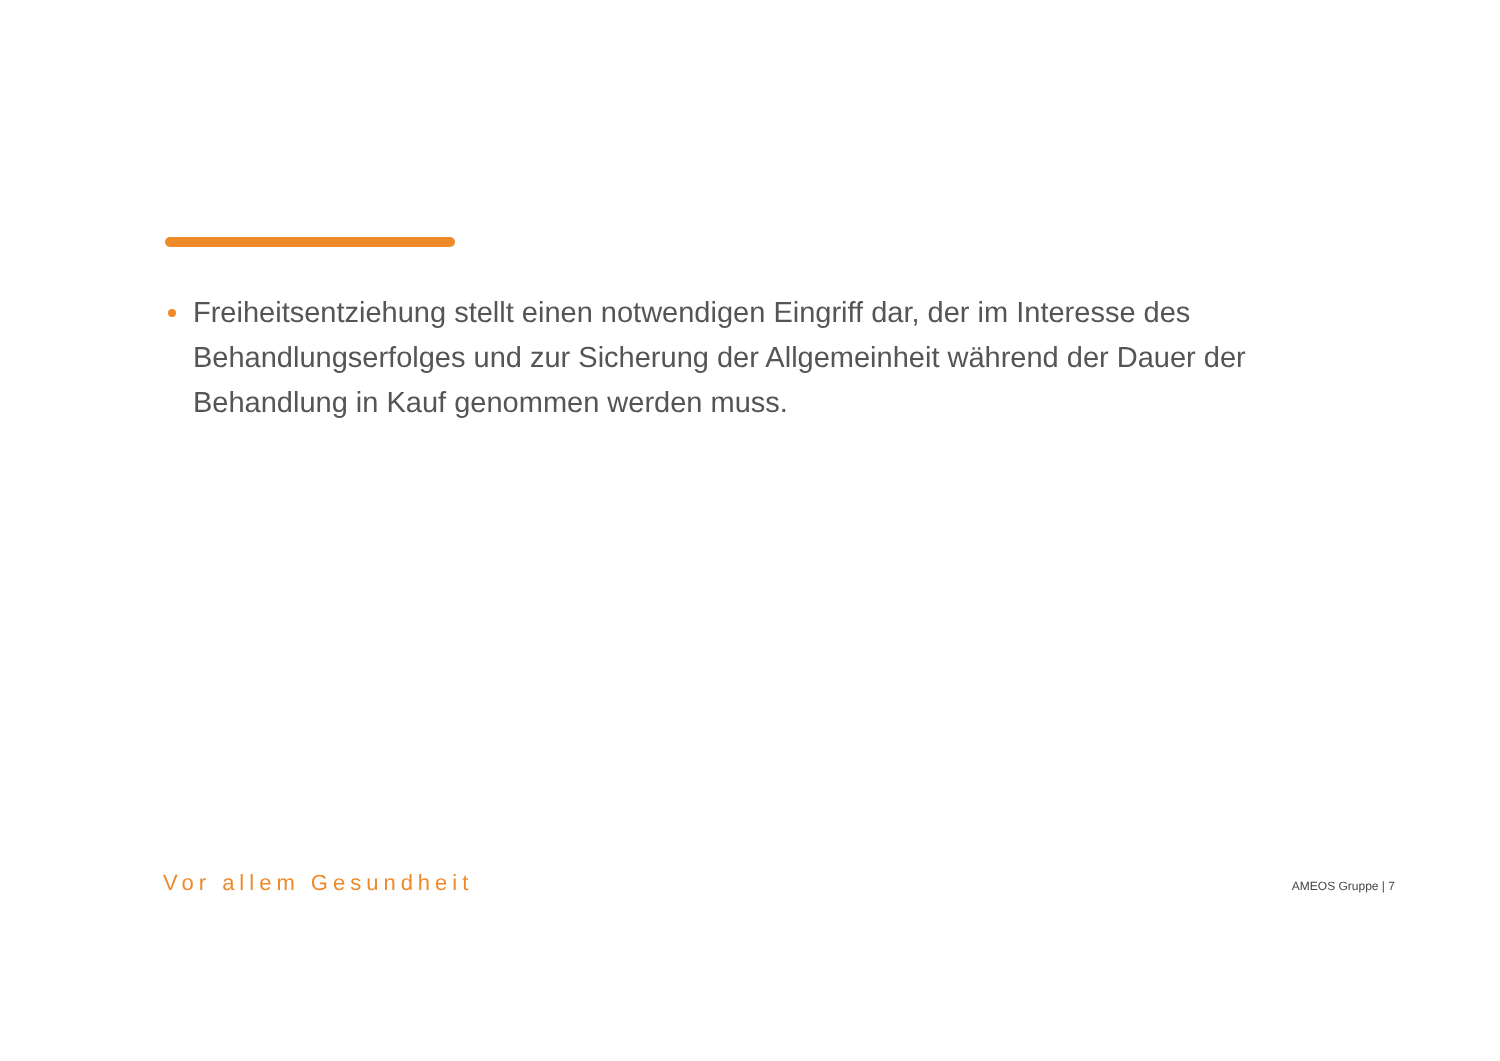Freiheitsentziehung stellt einen notwendigen Eingriff dar, der im Interesse des Behandlungserfolges und zur Sicherung der Allgemeinheit während der Dauer der Behandlung in Kauf genommen werden muss.
Vor allem Gesundheit AMEOS Gruppe | 7